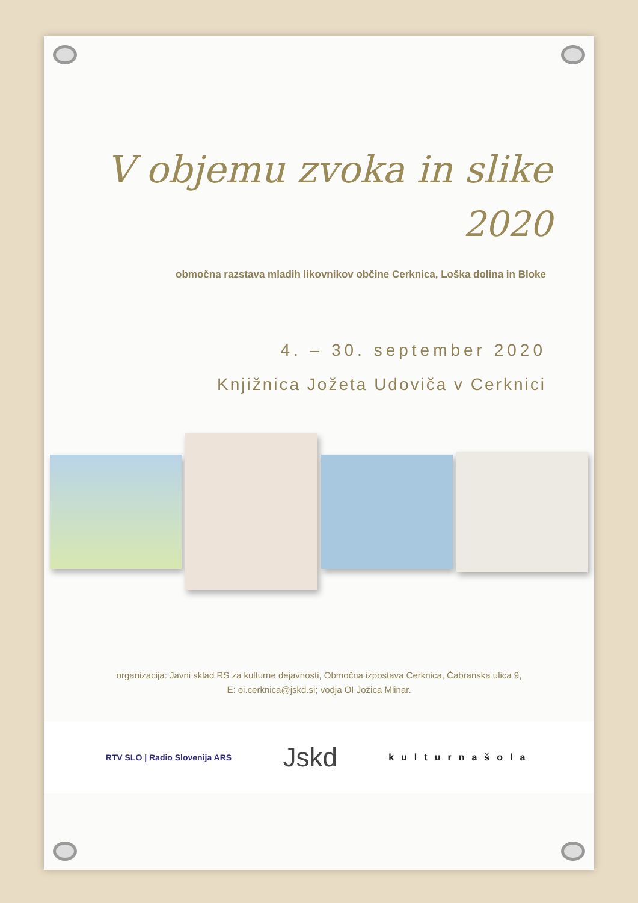V objemu zvoka in slike
2020
območna razstava mladih likovnikov občine Cerknica, Loška dolina in Bloke
4. – 30. september 2020
Knjižnica Jožeta Udoviča v Cerknici
organizacija: Javni sklad RS za kulturne dejavnosti, Območna izpostava Cerknica, Čabranska ulica 9,
E: oi.cerknica@jskd.si; vodja OI Jožica Mlinar.
RTV SLO | Radio Slovenija ARS
Jskd
kulturnašola